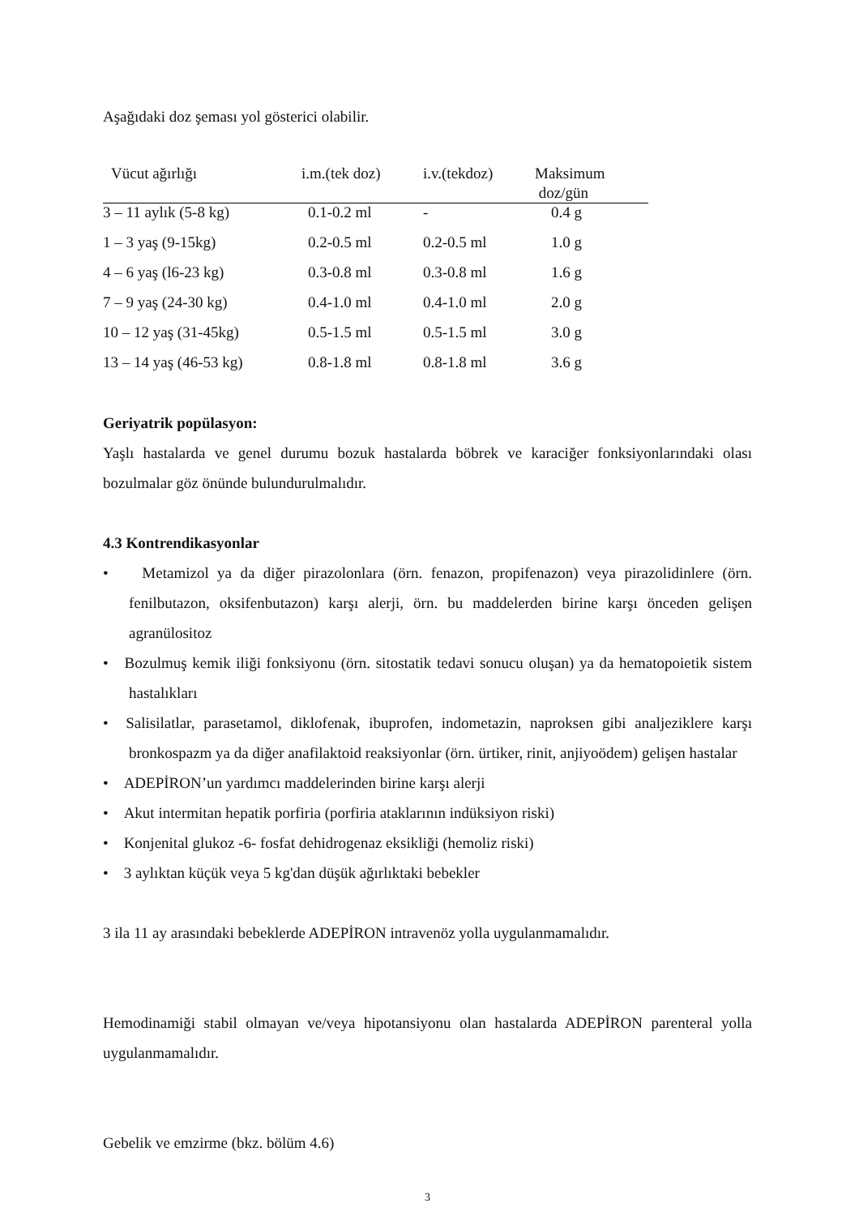Aşağıdaki doz şeması yol gösterici olabilir.
| Vücut ağırlığı | i.m.(tek doz) | i.v.(tekdoz) | Maksimum doz/gün |
| --- | --- | --- | --- |
| 3 – 11 aylık (5-8 kg) | 0.1-0.2 ml | - | 0.4 g |
| 1 – 3 yaş (9-15kg) | 0.2-0.5 ml | 0.2-0.5 ml | 1.0 g |
| 4 – 6 yaş (l6-23 kg) | 0.3-0.8 ml | 0.3-0.8 ml | 1.6 g |
| 7 – 9 yaş (24-30 kg) | 0.4-1.0 ml | 0.4-1.0 ml | 2.0 g |
| 10 – 12 yaş (31-45kg) | 0.5-1.5 ml | 0.5-1.5 ml | 3.0 g |
| 13 – 14 yaş (46-53 kg) | 0.8-1.8 ml | 0.8-1.8 ml | 3.6 g |
Geriyatrik popülasyon:
Yaşlı hastalarda ve genel durumu bozuk hastalarda böbrek ve karaciğer fonksiyonlarındaki olası bozulmalar göz önünde bulundurulmalıdır.
4.3 Kontrendikasyonlar
• Metamizol ya da diğer pirazolonlara (örn. fenazon, propifenazon) veya pirazolidinlere (örn. fenilbutazon, oksifenbutazon) karşı alerji, örn. bu maddelerden birine karşı önceden gelişen agranülositoz
• Bozulmuş kemik iliği fonksiyonu (örn. sitostatik tedavi sonucu oluşan) ya da hematopoietik sistem hastalıkları
• Salisilatlar, parasetamol, diklofenak, ibuprofen, indometazin, naproksen gibi analjeziklere karşı bronkospazm ya da diğer anafilaktoid reaksiyonlar (örn. ürtiker, rinit, anjiyoödem) gelişen hastalar
• ADEPİRON’un yardımcı maddelerinden birine karşı alerji
• Akut intermitan hepatik porfiria (porfiria ataklarının indüksiyon riski)
• Konjenital glukoz -6- fosfat dehidrogenaz eksikliği (hemoliz riski)
• 3 aylıktan küçük veya 5 kg'dan düşük ağırlıktaki bebekler
3 ila 11 ay arasındaki bebeklerde ADEPİRON intravenöz yolla uygulanmamalıdır.
Hemodinamiği stabil olmayan ve/veya hipotansiyonu olan hastalarda ADEPİRON parenteral yolla uygulanmamalıdır.
Gebelik ve emzirme (bkz. bölüm 4.6)
3